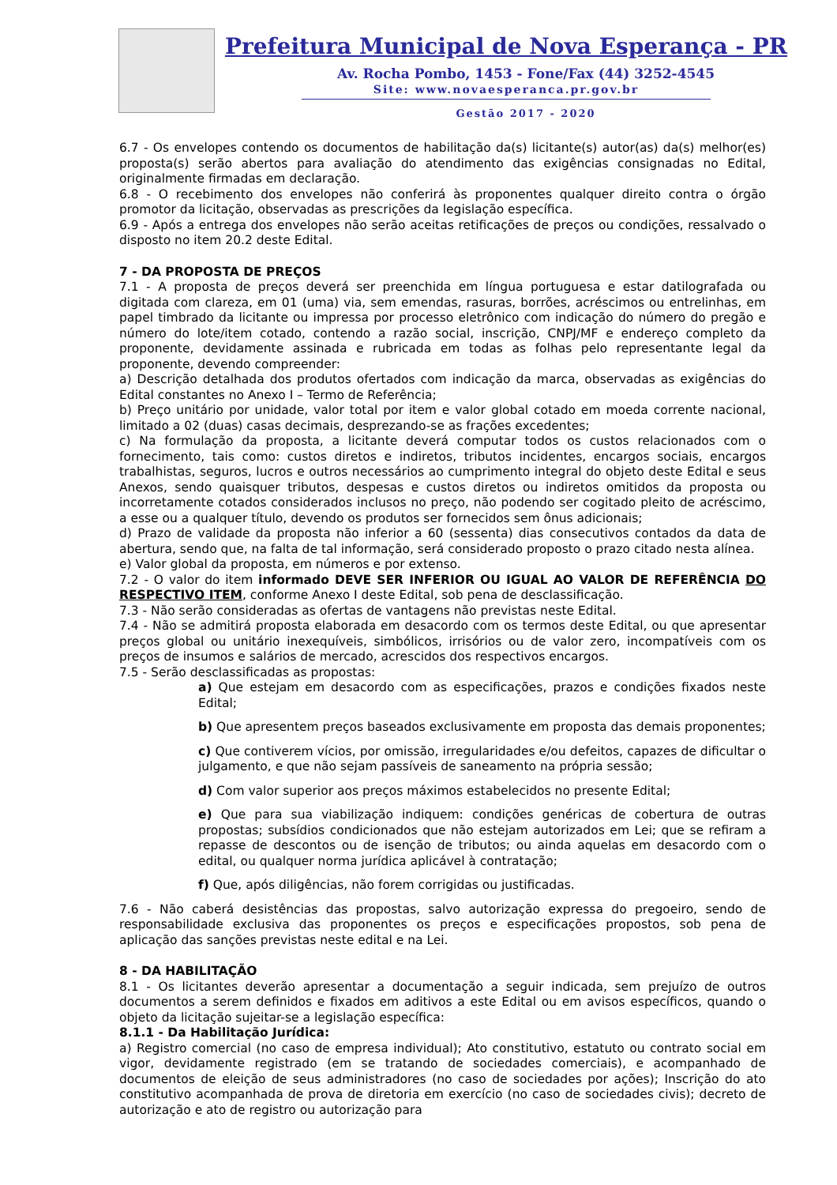Prefeitura Municipal de Nova Esperança - PR
Av. Rocha Pombo, 1453 - Fone/Fax (44) 3252-4545
Site: www.novaesperanca.pr.gov.br
Gestão 2017 - 2020
6.7 - Os envelopes contendo os documentos de habilitação da(s) licitante(s) autor(as) da(s) melhor(es) proposta(s) serão abertos para avaliação do atendimento das exigências consignadas no Edital, originalmente firmadas em declaração.
6.8 - O recebimento dos envelopes não conferirá às proponentes qualquer direito contra o órgão promotor da licitação, observadas as prescrições da legislação específica.
6.9 - Após a entrega dos envelopes não serão aceitas retificações de preços ou condições, ressalvado o disposto no item 20.2 deste Edital.
7 - DA PROPOSTA DE PREÇOS
7.1 - A proposta de preços deverá ser preenchida em língua portuguesa e estar datilografada ou digitada com clareza, em 01 (uma) via, sem emendas, rasuras, borrões, acréscimos ou entrelinhas, em papel timbrado da licitante ou impressa por processo eletrônico com indicação do número do pregão e número do lote/item cotado, contendo a razão social, inscrição, CNPJ/MF e endereço completo da proponente, devidamente assinada e rubricada em todas as folhas pelo representante legal da proponente, devendo compreender:
a) Descrição detalhada dos produtos ofertados com indicação da marca, observadas as exigências do Edital constantes no Anexo I – Termo de Referência;
b) Preço unitário por unidade, valor total por item e valor global cotado em moeda corrente nacional, limitado a 02 (duas) casas decimais, desprezando-se as frações excedentes;
c) Na formulação da proposta, a licitante deverá computar todos os custos relacionados com o fornecimento, tais como: custos diretos e indiretos, tributos incidentes, encargos sociais, encargos trabalhistas, seguros, lucros e outros necessários ao cumprimento integral do objeto deste Edital e seus Anexos, sendo quaisquer tributos, despesas e custos diretos ou indiretos omitidos da proposta ou incorretamente cotados considerados inclusos no preço, não podendo ser cogitado pleito de acréscimo, a esse ou a qualquer título, devendo os produtos ser fornecidos sem ônus adicionais;
d) Prazo de validade da proposta não inferior a 60 (sessenta) dias consecutivos contados da data de abertura, sendo que, na falta de tal informação, será considerado proposto o prazo citado nesta alínea.
e) Valor global da proposta, em números e por extenso.
7.2 - O valor do item informado DEVE SER INFERIOR OU IGUAL AO VALOR DE REFERÊNCIA DO RESPECTIVO ITEM, conforme Anexo I deste Edital, sob pena de desclassificação.
7.3 - Não serão consideradas as ofertas de vantagens não previstas neste Edital.
7.4 - Não se admitirá proposta elaborada em desacordo com os termos deste Edital, ou que apresentar preços global ou unitário inexequíveis, simbólicos, irrisórios ou de valor zero, incompatíveis com os preços de insumos e salários de mercado, acrescidos dos respectivos encargos.
7.5 - Serão desclassificadas as propostas:
a) Que estejam em desacordo com as especificações, prazos e condições fixados neste Edital;
b) Que apresentem preços baseados exclusivamente em proposta das demais proponentes;
c) Que contiverem vícios, por omissão, irregularidades e/ou defeitos, capazes de dificultar o julgamento, e que não sejam passíveis de saneamento na própria sessão;
d) Com valor superior aos preços máximos estabelecidos no presente Edital;
e) Que para sua viabilização indiquem: condições genéricas de cobertura de outras propostas; subsídios condicionados que não estejam autorizados em Lei; que se refiram a repasse de descontos ou de isenção de tributos; ou ainda aquelas em desacordo com o edital, ou qualquer norma jurídica aplicável à contratação;
f) Que, após diligências, não forem corrigidas ou justificadas.
7.6 - Não caberá desistências das propostas, salvo autorização expressa do pregoeiro, sendo de responsabilidade exclusiva das proponentes os preços e especificações propostos, sob pena de aplicação das sanções previstas neste edital e na Lei.
8 - DA HABILITAÇÃO
8.1 - Os licitantes deverão apresentar a documentação a seguir indicada, sem prejuízo de outros documentos a serem definidos e fixados em aditivos a este Edital ou em avisos específicos, quando o objeto da licitação sujeitar-se a legislação específica:
8.1.1 - Da Habilitação Jurídica:
a) Registro comercial (no caso de empresa individual); Ato constitutivo, estatuto ou contrato social em vigor, devidamente registrado (em se tratando de sociedades comerciais), e acompanhado de documentos de eleição de seus administradores (no caso de sociedades por ações); Inscrição do ato constitutivo acompanhada de prova de diretoria em exercício (no caso de sociedades civis); decreto de autorização e ato de registro ou autorização para